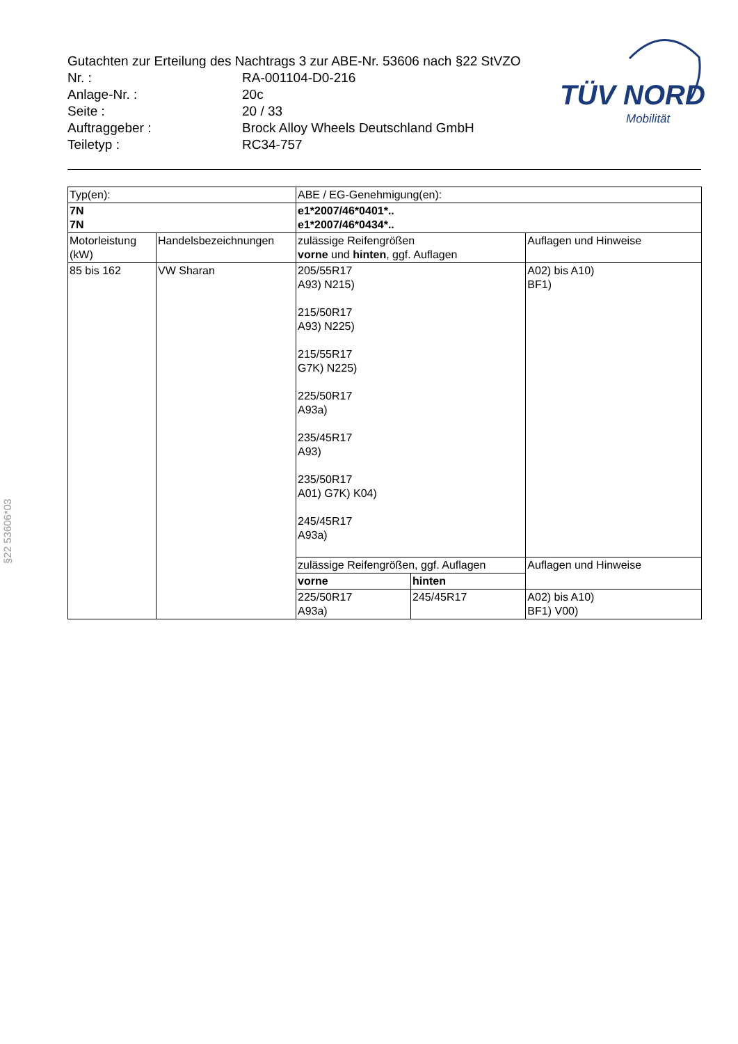Gutachten zur Erteilung des Nachtrags 3 zur ABE-Nr. 53606 nach §22 StVZO
| Nr. : | RA-001104-D0-216 |
| Anlage-Nr. : | 20c |
| Seite : | 20 / 33 |
| Auftraggeber : | Brock Alloy Wheels Deutschland GmbH |
| Teiletyp : | RC34-757 |
TÜV NORD
Mobilität
§22 53606*03
| Typ(en): | | ABE / EG-Genehmigung(en): | | |
| 7N 7N | | e1*2007/46*0401*.. e1*2007/46*0434*.. | | |
| Motorleistung (kW) | Handelsbezeichnungen | zulässige Reifengrößen vorne und hinten , ggf. Auflagen | | Auflagen und Hinweise |
| 85 bis 162 | VW Sharan | 205/55R17 A93) N215) 215/50R17 A93) N225) 215/55R17 G7K) N225) 225/50R17 A93a) 235/45R17 A93) 235/50R17 A01) G7K) K04) 245/45R17 A93a) | | A02) bis A10) BF1) |
| | | zulässige Reifengrößen, ggf. Auflagen | | Auflagen und Hinweise |
| | | vorne | hinten | |
| | | 225/50R17 A93a) | 245/45R17 | A02) bis A10) BF1) V00) |